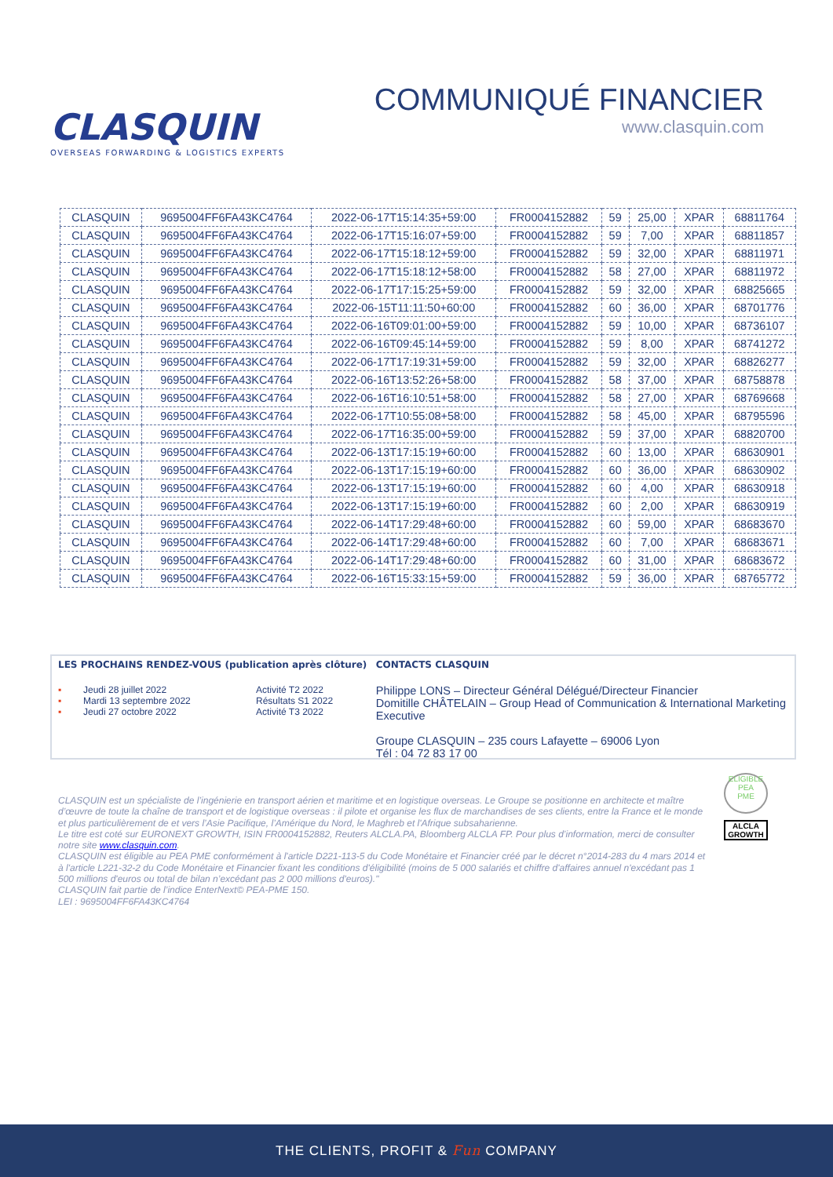CLASQUIN
OVERSEAS FORWARDING & LOGISTICS EXPERTS
COMMUNIQUÉ FINANCIER
www.clasquin.com
| CLASQUIN | 9695004FF6FA43KC4764 | 2022-06-17T15:14:35+59:00 | FR0004152882 | 59 | 25,00 | XPAR | 68811764 |
| CLASQUIN | 9695004FF6FA43KC4764 | 2022-06-17T15:16:07+59:00 | FR0004152882 | 59 | 7,00 | XPAR | 68811857 |
| CLASQUIN | 9695004FF6FA43KC4764 | 2022-06-17T15:18:12+59:00 | FR0004152882 | 59 | 32,00 | XPAR | 68811971 |
| CLASQUIN | 9695004FF6FA43KC4764 | 2022-06-17T15:18:12+58:00 | FR0004152882 | 58 | 27,00 | XPAR | 68811972 |
| CLASQUIN | 9695004FF6FA43KC4764 | 2022-06-17T17:15:25+59:00 | FR0004152882 | 59 | 32,00 | XPAR | 68825665 |
| CLASQUIN | 9695004FF6FA43KC4764 | 2022-06-15T11:11:50+60:00 | FR0004152882 | 60 | 36,00 | XPAR | 68701776 |
| CLASQUIN | 9695004FF6FA43KC4764 | 2022-06-16T09:01:00+59:00 | FR0004152882 | 59 | 10,00 | XPAR | 68736107 |
| CLASQUIN | 9695004FF6FA43KC4764 | 2022-06-16T09:45:14+59:00 | FR0004152882 | 59 | 8,00 | XPAR | 68741272 |
| CLASQUIN | 9695004FF6FA43KC4764 | 2022-06-17T17:19:31+59:00 | FR0004152882 | 59 | 32,00 | XPAR | 68826277 |
| CLASQUIN | 9695004FF6FA43KC4764 | 2022-06-16T13:52:26+58:00 | FR0004152882 | 58 | 37,00 | XPAR | 68758878 |
| CLASQUIN | 9695004FF6FA43KC4764 | 2022-06-16T16:10:51+58:00 | FR0004152882 | 58 | 27,00 | XPAR | 68769668 |
| CLASQUIN | 9695004FF6FA43KC4764 | 2022-06-17T10:55:08+58:00 | FR0004152882 | 58 | 45,00 | XPAR | 68795596 |
| CLASQUIN | 9695004FF6FA43KC4764 | 2022-06-17T16:35:00+59:00 | FR0004152882 | 59 | 37,00 | XPAR | 68820700 |
| CLASQUIN | 9695004FF6FA43KC4764 | 2022-06-13T17:15:19+60:00 | FR0004152882 | 60 | 13,00 | XPAR | 68630901 |
| CLASQUIN | 9695004FF6FA43KC4764 | 2022-06-13T17:15:19+60:00 | FR0004152882 | 60 | 36,00 | XPAR | 68630902 |
| CLASQUIN | 9695004FF6FA43KC4764 | 2022-06-13T17:15:19+60:00 | FR0004152882 | 60 | 4,00 | XPAR | 68630918 |
| CLASQUIN | 9695004FF6FA43KC4764 | 2022-06-13T17:15:19+60:00 | FR0004152882 | 60 | 2,00 | XPAR | 68630919 |
| CLASQUIN | 9695004FF6FA43KC4764 | 2022-06-14T17:29:48+60:00 | FR0004152882 | 60 | 59,00 | XPAR | 68683670 |
| CLASQUIN | 9695004FF6FA43KC4764 | 2022-06-14T17:29:48+60:00 | FR0004152882 | 60 | 7,00 | XPAR | 68683671 |
| CLASQUIN | 9695004FF6FA43KC4764 | 2022-06-14T17:29:48+60:00 | FR0004152882 | 60 | 31,00 | XPAR | 68683672 |
| CLASQUIN | 9695004FF6FA43KC4764 | 2022-06-16T15:33:15+59:00 | FR0004152882 | 59 | 36,00 | XPAR | 68765772 |
LES PROCHAINS RENDEZ-VOUS (publication après clôture)
| ▪ | Jeudi 28 juillet 2022 | Activité T2 2022 |
| ▪ | Mardi 13 septembre 2022 | Résultats S1 2022 |
| ▪ | Jeudi 27 octobre 2022 | Activité T3 2022 |
CONTACTS CLASQUIN
Philippe LONS – Directeur Général Délégué/Directeur Financier
Domitille CHÂTELAIN – Group Head of Communication & International Marketing Executive
Groupe CLASQUIN – 235 cours Lafayette – 69006 Lyon
Tél : 04 72 83 17 00
CLASQUIN est un spécialiste de l’ingénierie en transport aérien et maritime et en logistique overseas. Le Groupe se positionne en architecte et maître d’œuvre de toute la chaîne de transport et de logistique overseas : il pilote et organise les flux de marchandises de ses clients, entre la France et le monde et plus particulièrement de et vers l’Asie Pacifique, l’Amérique du Nord, le Maghreb et l'Afrique subsaharienne.
Le titre est coté sur EURONEXT GROWTH, ISIN FR0004152882, Reuters ALCLA.PA, Bloomberg ALCLA FP. Pour plus d’information, merci de consulter notre site www.clasquin.com.
CLASQUIN est éligible au PEA PME conformément à l'article D221-113-5 du Code Monétaire et Financier créé par le décret n°2014-283 du 4 mars 2014 et à l'article L221-32-2 du Code Monétaire et Financier fixant les conditions d'éligibilité (moins de 5 000 salariés et chiffre d'affaires annuel n'excédant pas 1 500 millions d'euros ou total de bilan n’excédant pas 2 000 millions d'euros)."
CLASQUIN fait partie de l’indice EnterNext© PEA-PME 150.
LEI : 9695004FF6FA43KC4764
ELIGIBLE
PEA
PME
ALCLA
GROWTH
THE CLIENTS, PROFIT & Fun COMPANY